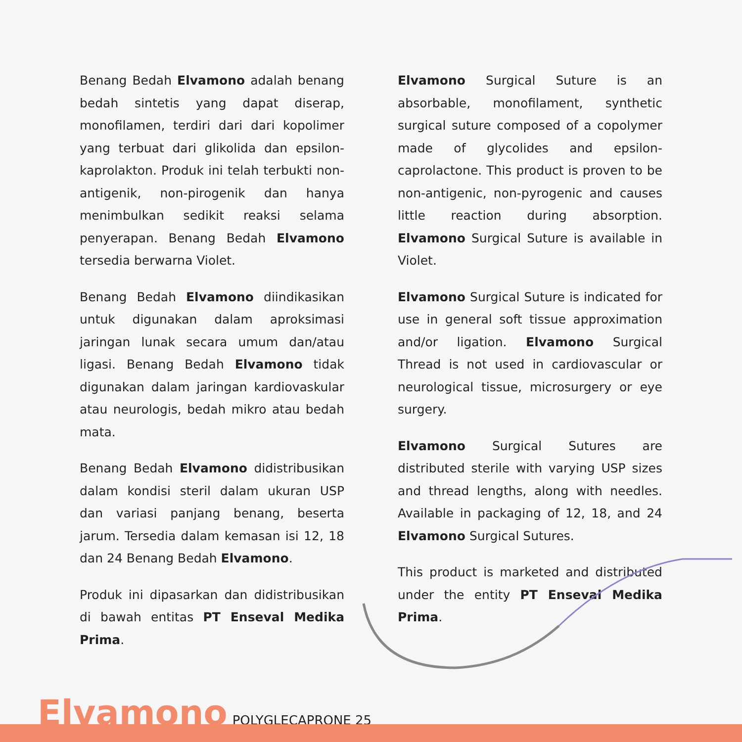Benang Bedah Elvamono adalah benang bedah sintetis yang dapat diserap, monofilamen, terdiri dari dari kopolimer yang terbuat dari glikolida dan epsilon-kaprolakton. Produk ini telah terbukti non-antigenik, non-pirogenik dan hanya menimbulkan sedikit reaksi selama penyerapan. Benang Bedah Elvamono tersedia berwarna Violet.
Benang Bedah Elvamono diindikasikan untuk digunakan dalam aproksimasi jaringan lunak secara umum dan/atau ligasi. Benang Bedah Elvamono tidak digunakan dalam jaringan kardiovaskular atau neurologis, bedah mikro atau bedah mata.
Benang Bedah Elvamono didistribusikan dalam kondisi steril dalam ukuran USP dan variasi panjang benang, beserta jarum. Tersedia dalam kemasan isi 12, 18 dan 24 Benang Bedah Elvamono.
Produk ini dipasarkan dan didistribusikan di bawah entitas PT Enseval Medika Prima.
Elvamono Surgical Suture is an absorbable, monofilament, synthetic surgical suture composed of a copolymer made of glycolides and epsilon-caprolactone. This product is proven to be non-antigenic, non-pyrogenic and causes little reaction during absorption. Elvamono Surgical Suture is available in Violet.
Elvamono Surgical Suture is indicated for use in general soft tissue approximation and/or ligation. Elvamono Surgical Thread is not used in cardiovascular or neurological tissue, microsurgery or eye surgery.
Elvamono Surgical Sutures are distributed sterile with varying USP sizes and thread lengths, along with needles. Available in packaging of 12, 18, and 24 Elvamono Surgical Sutures.
This product is marketed and distributed under the entity PT Enseval Medika Prima.
Elvamono POLYGLECAPRONE 25